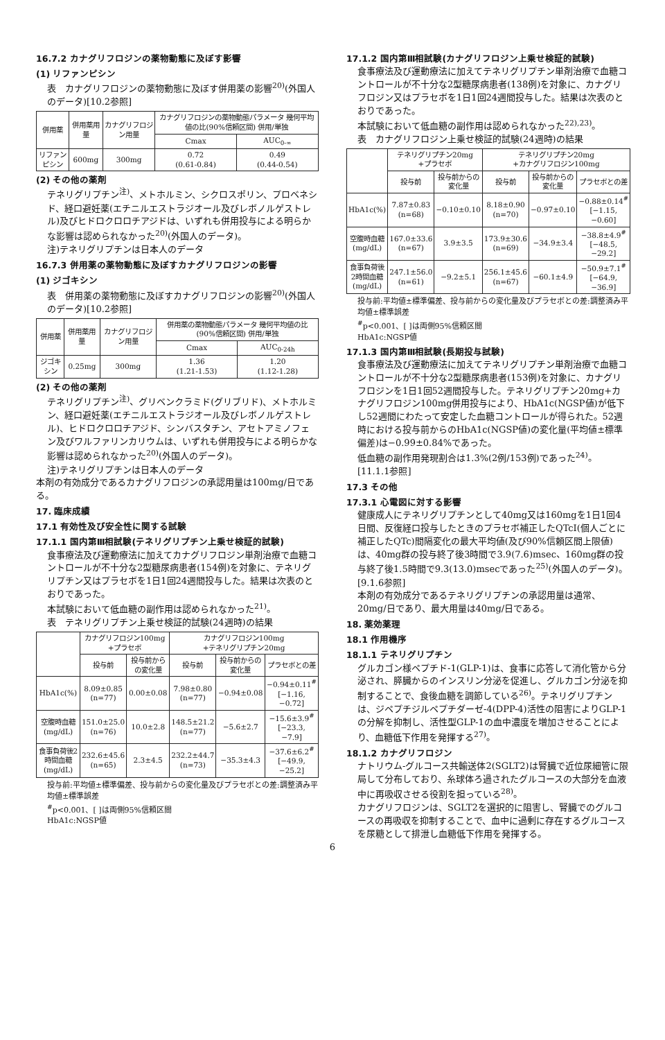16.7.2 カナグリフロジンの薬物動態に及ぼす影響
(1) リファンピシン
表　カナグリフロジンの薬物動態に及ぼす併用薬の影響<sup>20)</sup>(外国人のデータ)[10.2参照]
| 併用薬 | 併用薬用量 | カナグリフロジン用量 | カナグリフロジンの薬物動態パラメータ 幾何平均値の比(90%信頼区間) 併用/単独 | |
| --- | --- | --- | --- | --- |
| | | | Cmax | AUC<sub>0-∞</sub> |
| リファンピシン | 600mg | 300mg | 0.72 (0.61-0.84) | 0.49 (0.44-0.54) |
(2) その他の薬剤
テネリグリプチン<sup>注)</sup>、メトホルミン、シクロスポリン、プロベネシド、経口避妊薬(エチニルエストラジオール及びレボノルゲストレル)及びヒドロクロロチアジドは、いずれも併用投与による明らかな影響は認められなかった<sup>20)</sup>(外国人のデータ)。
注)テネリグリプチンは日本人のデータ
16.7.3 併用薬の薬物動態に及ぼすカナグリフロジンの影響
(1) ジゴキシン
表　併用薬の薬物動態に及ぼすカナグリフロジンの影響<sup>20)</sup>(外国人のデータ)[10.2参照]
| 併用薬 | 併用薬用量 | カナグリフロジン用量 | 併用薬の薬物動態パラメータ 幾何平均値の比(90%信頼区間) 併用/単独 | |
| --- | --- | --- | --- | --- |
| | | | Cmax | AUC<sub>0-24h</sub> |
| ジゴキシン | 0.25mg | 300mg | 1.36 (1.21-1.53) | 1.20 (1.12-1.28) |
(2) その他の薬剤
テネリグリプチン<sup>注)</sup>、グリベンクラミド(グリブリド)、メトホルミン、経口避妊薬(エチニルエストラジオール及びレボノルゲストレル)、ヒドロクロロチアジド、シンバスタチン、アセトアミノフェン及びワルファリンカリウムは、いずれも併用投与による明らかな影響は認められなかった<sup>20)</sup>(外国人のデータ)。
注)テネリグリプチンは日本人のデータ
本剤の有効成分であるカナグリフロジンの承認用量は100mg/日である。
17. 臨床成績
17.1 有効性及び安全性に関する試験
17.1.1 国内第Ⅲ相試験(テネリグリプチン上乗せ検証的試験)
食事療法及び運動療法に加えてカナグリフロジン単剤治療で血糖コントロールが不十分な2型糖尿病患者(154例)を対象に、テネリグリプチン又はプラセボを1日1回24週間投与した。結果は次表のとおりであった。
本試験において低血糖の副作用は認められなかった<sup>21)</sup>。
表　テネリグリプチン上乗せ検証的試験(24週時)の結果
| | カナグリフロジン100mg +プラセボ | | カナグリフロジン100mg +テネリグリプチン20mg | | |
| --- | --- | --- | --- | --- | --- |
| | 投与前 | 投与前からの変化量 | 投与前 | 投与前からの変化量 | プラセボとの差 |
| HbA1c(%) | 8.09±0.85 (n=77) | 0.00±0.08 | 7.98±0.80 (n=77) | −0.94±0.08 | −0.94±0.11<sup>#</sup> [−1.16, −0.72] |
| 空腹時血糖(mg/dL) | 151.0±25.0 (n=76) | 10.0±2.8 | 148.5±21.2 (n=77) | −5.6±2.7 | −15.6±3.9<sup>#</sup> [−23.3, −7.9] |
| 食事負荷後2時間血糖(mg/dL) | 232.6±45.6 (n=65) | 2.3±4.5 | 232.2±44.7 (n=73) | −35.3±4.3 | −37.6±6.2<sup>#</sup> [−49.9, −25.2] |
投与前:平均値±標準偏差、投与前からの変化量及びプラセボとの差:調整済み平均値±標準誤差
<sup>#</sup> p<0.001、[ ]は両側95%信頼区間
HbA1c:NGSP値
17.1.2 国内第Ⅲ相試験(カナグリフロジン上乗せ検証的試験)
食事療法及び運動療法に加えてテネリグリプチン単剤治療で血糖コントロールが不十分な2型糖尿病患者(138例)を対象に、カナグリフロジン又はプラセボを1日1回24週間投与した。結果は次表のとおりであった。
本試験において低血糖の副作用は認められなかった<sup>22),23)</sup>。
表　カナグリフロジン上乗せ検証的試験(24週時)の結果
| | テネリグリプチン20mg +プラセボ | | テネリグリプチン20mg +カナグリフロジン100mg | | |
| --- | --- | --- | --- | --- | --- |
| | 投与前 | 投与前からの変化量 | 投与前 | 投与前からの変化量 | プラセボとの差 |
| HbA1c(%) | 7.87±0.83 (n=68) | −0.10±0.10 | 8.18±0.90 (n=70) | −0.97±0.10 | −0.88±0.14<sup>#</sup> [−1.15, −0.60] |
| 空腹時血糖(mg/dL) | 167.0±33.6 (n=67) | 3.9±3.5 | 173.9±30.6 (n=69) | −34.9±3.4 | −38.8±4.9<sup>#</sup> [−48.5, −29.2] |
| 食事負荷後2時間血糖(mg/dL) | 247.1±56.0 (n=61) | −9.2±5.1 | 256.1±45.6 (n=67) | −60.1±4.9 | −50.9±7.1<sup>#</sup> [−64.9, −36.9] |
投与前:平均値±標準偏差、投与前からの変化量及びプラセボとの差:調整済み平均値±標準誤差
<sup>#</sup> p<0.001、[ ]は両側95%信頼区間
HbA1c:NGSP値
17.1.3 国内第Ⅲ相試験(長期投与試験)
食事療法及び運動療法に加えてテネリグリプチン単剤治療で血糖コントロールが不十分な2型糖尿病患者(153例)を対象に、カナグリフロジンを1日1回52週間投与した。テネリグリプチン20mg+カナグリフロジン100mg併用投与により、HbA1c(NGSP値)が低下し52週間にわたって安定した血糖コントロールが得られた。52週時における投与前からのHbA1c(NGSP値)の変化量(平均値±標準偏差)は−0.99±0.84%であった。
低血糖の副作用発現割合は1.3%(2例/153例)であった<sup>24)</sup>。[11.1.1参照]
17.3 その他
17.3.1 心電図に対する影響
健康成人にテネリグリプチンとして40mg又は160mgを1日1回4日間、反復経口投与したときのプラセボ補正したQTcI(個人ごとに補正したQTc)間隔変化の最大平均値(及び90%信頼区間上限値)は、40mg群の投与終了後3時間で3.9(7.6)msec、160mg群の投与終了後1.5時間で9.3(13.0)msecであった<sup>25)</sup>(外国人のデータ)。[9.1.6参照]
本剤の有効成分であるテネリグリプチンの承認用量は通常、20mg/日であり、最大用量は40mg/日である。
18. 薬効薬理
18.1 作用機序
18.1.1 テネリグリプチン
グルカゴン様ペプチド-1(GLP-1)は、食事に応答して消化管から分泌され、膵臓からのインスリン分泌を促進し、グルカゴン分泌を抑制することで、食後血糖を調節している<sup>26)</sup>。テネリグリプチンは、ジペプチジルペプチダーゼ-4(DPP-4)活性の阻害によりGLP-1の分解を抑制し、活性型GLP-1の血中濃度を増加させることにより、血糖低下作用を発揮する<sup>27)</sup>。
18.1.2 カナグリフロジン
ナトリウム-グルコース共輸送体2(SGLT2)は腎臓で近位尿細管に限局して分布しており、糸球体ろ過されたグルコースの大部分を血液中に再吸収させる役割を担っている<sup>28)</sup>。
カナグリフロジンは、SGLT2を選択的に阻害し、腎臓でのグルコースの再吸収を抑制することで、血中に過剰に存在するグルコースを尿糖として排泄し血糖低下作用を発揮する。
6